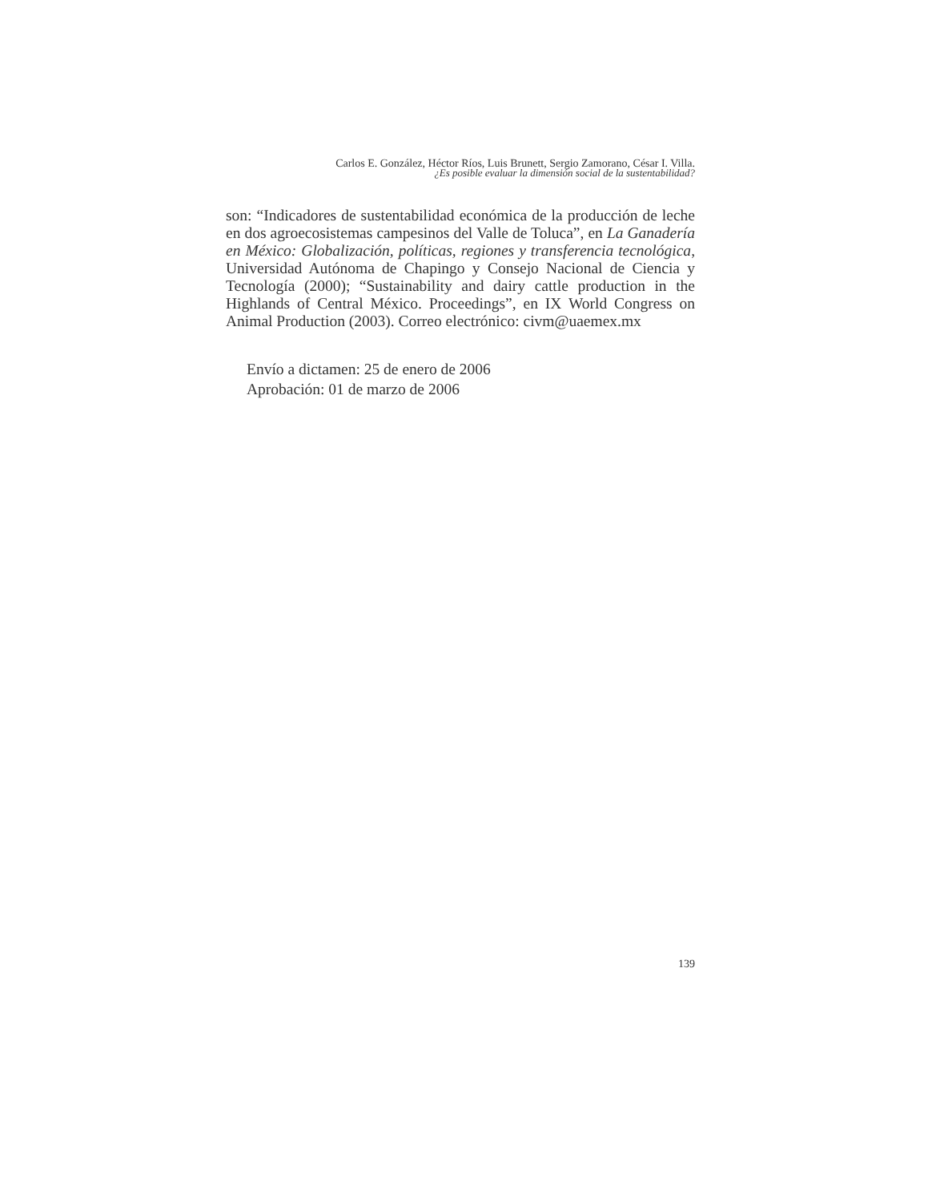Carlos E. González, Héctor Ríos, Luis Brunett, Sergio Zamorano, César I. Villa.
¿Es posible evaluar la dimensión social de la sustentabilidad?
son: “Indicadores de sustentabilidad económica de la producción de leche en dos agroecosistemas campesinos del Valle de Toluca”, en La Ganadería en México: Globalización, políticas, regiones y transferencia tecnológica, Universidad Autónoma de Chapingo y Consejo Nacional de Ciencia y Tecnología (2000); “Sustainability and dairy cattle production in the Highlands of Central México. Proceedings”, en IX World Congress on Animal Production (2003). Correo electrónico: civm@uaemex.mx
Envío a dictamen: 25 de enero de 2006
Aprobación: 01 de marzo de 2006
139